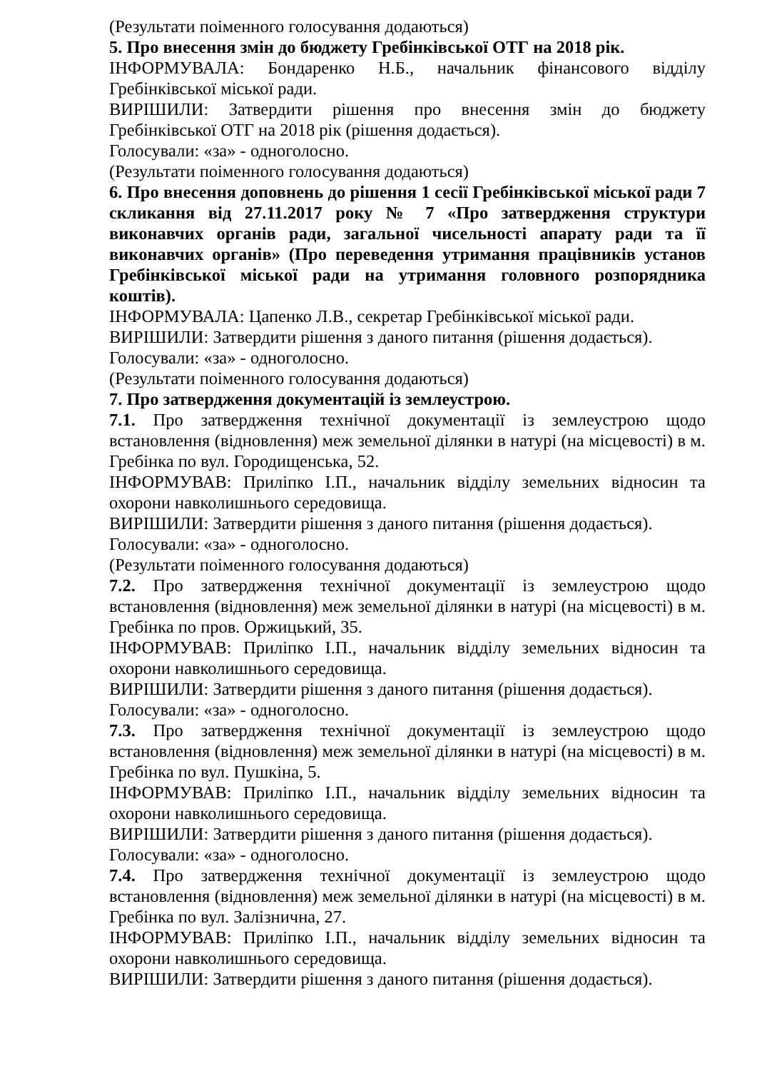(Результати поіменного голосування додаються)
5. Про внесення змін до бюджету Гребінківської ОТГ на 2018 рік.
ІНФОРМУВАЛА: Бондаренко Н.Б., начальник фінансового відділу Гребінківської міської ради.
ВИРІШИЛИ: Затвердити рішення про внесення змін до бюджету Гребінківської ОТГ на 2018 рік (рішення додається).
Голосували: «за» - одноголосно.
(Результати поіменного голосування додаються)
6. Про внесення доповнень до рішення 1 сесії Гребінківської міської ради 7 скликання від 27.11.2017 року № 7 «Про затвердження структури виконавчих органів ради, загальної чисельності апарату ради та її виконавчих органів» (Про переведення утримання працівників установ Гребінківської міської ради на утримання головного розпорядника коштів).
ІНФОРМУВАЛА: Цапенко Л.В., секретар Гребінківської міської ради.
ВИРІШИЛИ: Затвердити рішення з даного питання (рішення додається).
Голосували: «за» - одноголосно.
(Результати поіменного голосування додаються)
7. Про затвердження документацій із землеустрою.
7.1. Про затвердження технічної документації із землеустрою щодо встановлення (відновлення) меж земельної ділянки в натурі (на місцевості) в м. Гребінка по вул. Городищенська, 52.
ІНФОРМУВАВ: Приліпко І.П., начальник відділу земельних відносин та охорони навколишнього середовища.
ВИРІШИЛИ: Затвердити рішення з даного питання (рішення додається).
Голосували: «за» - одноголосно.
(Результати поіменного голосування додаються)
7.2. Про затвердження технічної документації із землеустрою щодо встановлення (відновлення) меж земельної ділянки в натурі (на місцевості) в м. Гребінка по пров. Оржицький, 35.
ІНФОРМУВАВ: Приліпко І.П., начальник відділу земельних відносин та охорони навколишнього середовища.
ВИРІШИЛИ: Затвердити рішення з даного питання (рішення додається).
Голосували: «за» - одноголосно.
7.3. Про затвердження технічної документації із землеустрою щодо встановлення (відновлення) меж земельної ділянки в натурі (на місцевості) в м. Гребінка по вул. Пушкіна, 5.
ІНФОРМУВАВ: Приліпко І.П., начальник відділу земельних відносин та охорони навколишнього середовища.
ВИРІШИЛИ: Затвердити рішення з даного питання (рішення додається).
Голосували: «за» - одноголосно.
7.4. Про затвердження технічної документації із землеустрою щодо встановлення (відновлення) меж земельної ділянки в натурі (на місцевості) в м. Гребінка по вул. Залізнична, 27.
ІНФОРМУВАВ: Приліпко І.П., начальник відділу земельних відносин та охорони навколишнього середовища.
ВИРІШИЛИ: Затвердити рішення з даного питання (рішення додається).